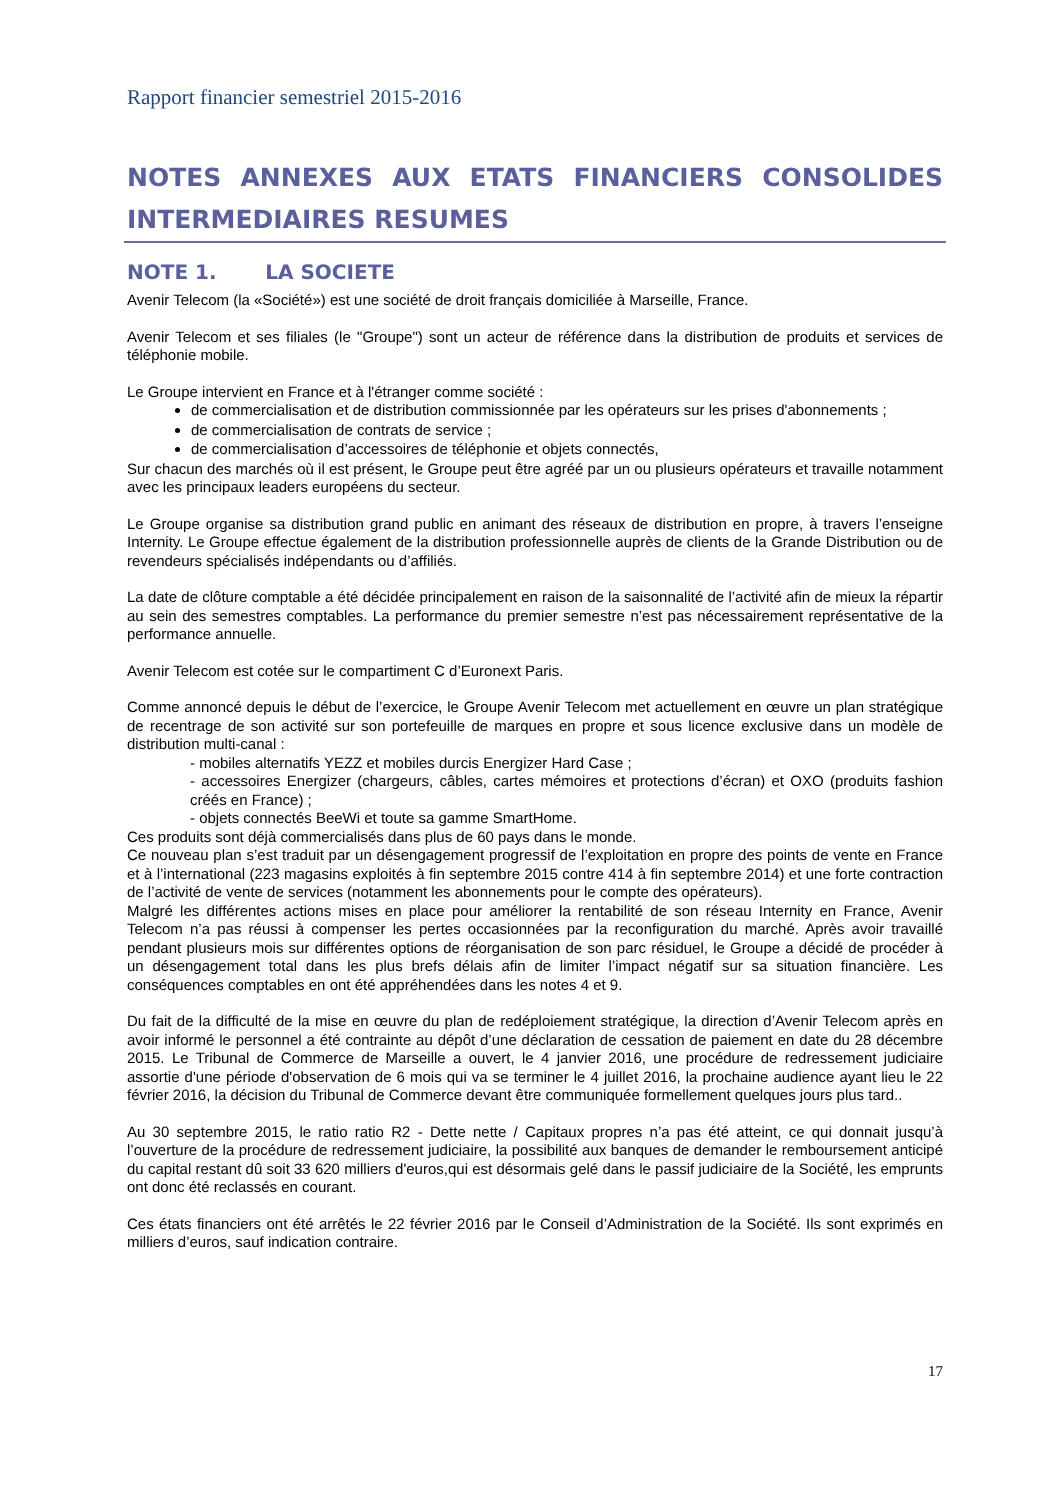Rapport financier semestriel 2015-2016
NOTES ANNEXES AUX ETATS FINANCIERS CONSOLIDES
INTERMEDIAIRES RESUMES
NOTE 1. LA SOCIETE
Avenir Telecom (la «Société») est une société de droit français domiciliée à Marseille, France.
Avenir Telecom et ses filiales (le "Groupe") sont un acteur de référence dans la distribution de produits et services de téléphonie mobile.
Le Groupe intervient en France et à l'étranger comme société :
de commercialisation et de distribution commissionnée par les opérateurs sur les prises d'abonnements ;
de commercialisation de contrats de service ;
de commercialisation d’accessoires de téléphonie et objets connectés,
Sur chacun des marchés où il est présent, le Groupe peut être agréé par un ou plusieurs opérateurs et travaille notamment avec les principaux leaders européens du secteur.
Le Groupe organise sa distribution grand public en animant des réseaux de distribution en propre, à travers l’enseigne Internity. Le Groupe effectue également de la distribution professionnelle auprès de clients de la Grande Distribution ou de revendeurs spécialisés indépendants ou d’affiliés.
La date de clôture comptable a été décidée principalement en raison de la saisonnalité de l’activité afin de mieux la répartir au sein des semestres comptables. La performance du premier semestre n’est pas nécessairement représentative de la performance annuelle.
Avenir Telecom est cotée sur le compartiment C d’Euronext Paris.
Comme annoncé depuis le début de l’exercice, le Groupe Avenir Telecom met actuellement en œuvre un plan stratégique de recentrage de son activité sur son portefeuille de marques en propre et sous licence exclusive dans un modèle de distribution multi-canal :
- mobiles alternatifs YEZZ et mobiles durcis Energizer Hard Case ;
- accessoires Energizer (chargeurs, câbles, cartes mémoires et protections d’écran) et OXO (produits fashion créés en France) ;
- objets connectés BeeWi et toute sa gamme SmartHome.
Ces produits sont déjà commercialisés dans plus de 60 pays dans le monde.
Ce nouveau plan s’est traduit par un désengagement progressif de l’exploitation en propre des points de vente en France et à l’international (223 magasins exploités à fin septembre 2015 contre 414 à fin septembre 2014) et une forte contraction de l’activité de vente de services (notamment les abonnements pour le compte des opérateurs).
Malgré les différentes actions mises en place pour améliorer la rentabilité de son réseau Internity en France, Avenir Telecom n’a pas réussi à compenser les pertes occasionnées par la reconfiguration du marché. Après avoir travaillé pendant plusieurs mois sur différentes options de réorganisation de son parc résiduel, le Groupe a décidé de procéder à un désengagement total dans les plus brefs délais afin de limiter l’impact négatif sur sa situation financière. Les conséquences comptables en ont été appréhendées dans les notes 4 et 9.
Du fait de la difficulté de la mise en œuvre du plan de redéploiement stratégique, la direction d’Avenir Telecom après en avoir informé le personnel a été contrainte au dépôt d’une déclaration de cessation de paiement en date du 28 décembre 2015. Le Tribunal de Commerce de Marseille a ouvert, le 4 janvier 2016, une procédure de redressement judiciaire assortie d'une période d'observation de 6 mois qui va se terminer le 4 juillet 2016, la prochaine audience ayant lieu le 22 février 2016, la décision du Tribunal de Commerce devant être communiquée formellement quelques jours plus tard..
Au 30 septembre 2015, le ratio ratio R2 - Dette nette / Capitaux propres n’a pas été atteint, ce qui donnait jusqu’à l’ouverture de la procédure de redressement judiciaire, la possibilité aux banques de demander le remboursement anticipé du capital restant dû soit 33 620 milliers d'euros,qui est désormais gelé dans le passif judiciaire de la Société, les emprunts ont donc été reclassés en courant.
Ces états financiers ont été arrêtés le 22 février 2016 par le Conseil d’Administration de la Société. Ils sont exprimés en milliers d’euros, sauf indication contraire.
17